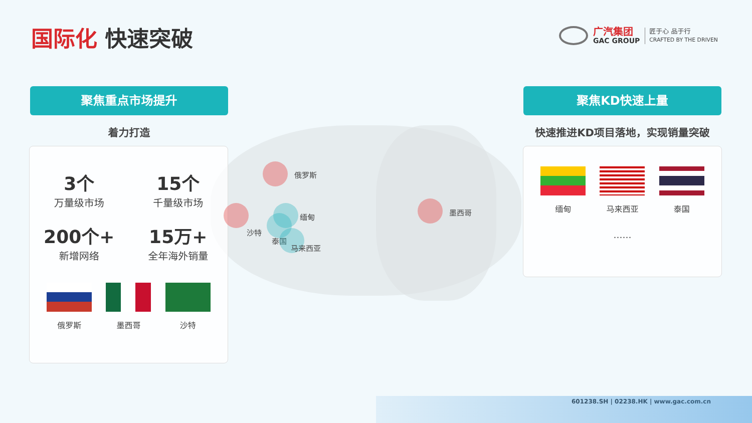国际化 快速突破
广汽集团
GAC GROUP
匠于心 品于行
CRAFTED BY THE DRIVEN
聚焦重点市场提升
着力打造
3个
万量级市场
15个
千量级市场
200个+
新增网络
15万+
全年海外销量
俄罗斯 墨西哥 沙特
俄罗斯
沙特
缅甸
泰国
马来西亚
墨西哥
聚焦KD快速上量
快速推进KD项目落地，实现销量突破
缅甸 马来西亚 泰国
……
601238.SH | 02238.HK | www.gac.com.cn